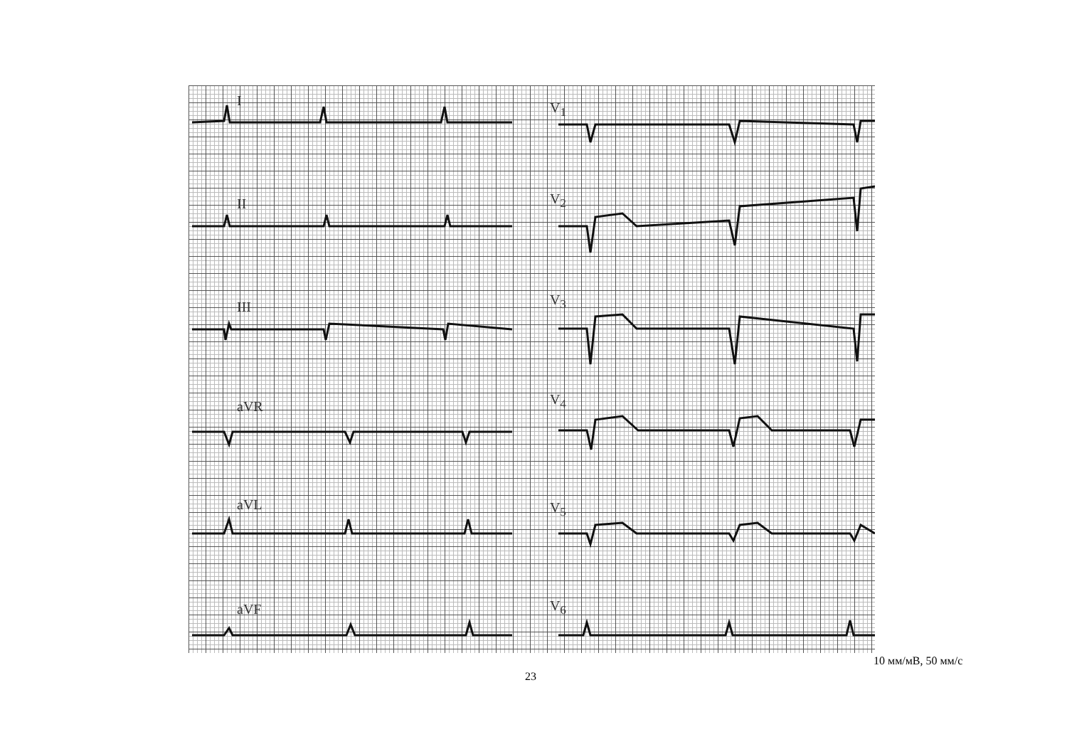I V<sub>1</sub>
II V<sub>2</sub>
III V<sub>3</sub>
aVR V<sub>4</sub>
aVL V<sub>5</sub>
aVF V<sub>6</sub>
10 мм/мВ, 50 мм/с
23